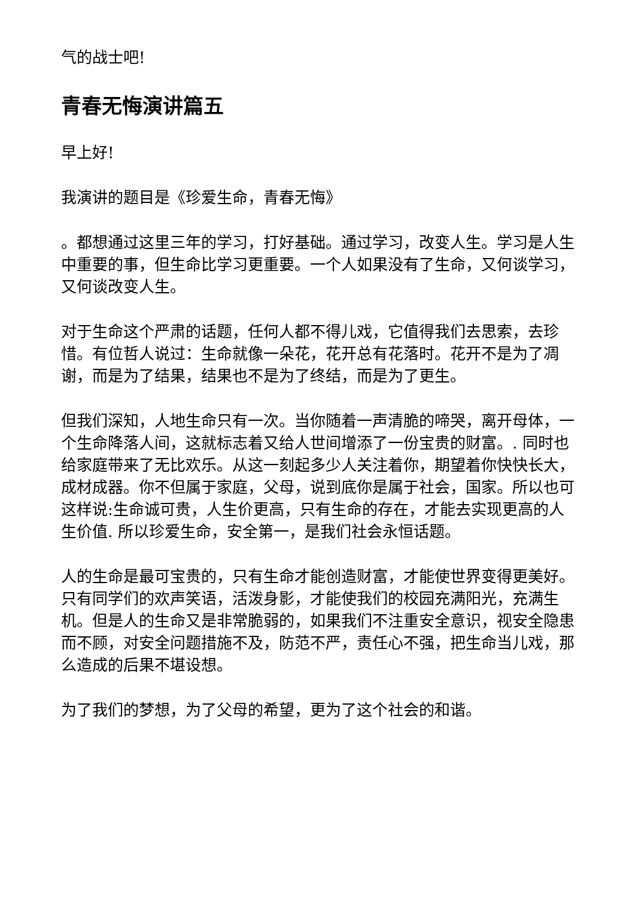气的战士吧!
青春无悔演讲篇五
早上好!
我演讲的题目是《珍爱生命，青春无悔》
。都想通过这里三年的学习，打好基础。通过学习，改变人生。学习是人生中重要的事，但生命比学习更重要。一个人如果没有了生命，又何谈学习，又何谈改变人生。
对于生命这个严肃的话题，任何人都不得儿戏，它值得我们去思索，去珍惜。有位哲人说过：生命就像一朵花，花开总有花落时。花开不是为了凋谢，而是为了结果，结果也不是为了终结，而是为了更生。
但我们深知，人地生命只有一次。当你随着一声清脆的啼哭，离开母体，一个生命降落人间，这就标志着又给人世间增添了一份宝贵的财富。. 同时也给家庭带来了无比欢乐。从这一刻起多少人关注着你，期望着你快快长大，成材成器。你不但属于家庭，父母，说到底你是属于社会，国家。所以也可这样说:生命诚可贵，人生价更高，只有生命的存在，才能去实现更高的人生价值. 所以珍爱生命，安全第一，是我们社会永恒话题。
人的生命是最可宝贵的，只有生命才能创造财富，才能使世界变得更美好。只有同学们的欢声笑语，活泼身影，才能使我们的校园充满阳光，充满生机。但是人的生命又是非常脆弱的，如果我们不注重安全意识，视安全隐患而不顾，对安全问题措施不及，防范不严，责任心不强，把生命当儿戏，那么造成的后果不堪设想。
为了我们的梦想，为了父母的希望，更为了这个社会的和谐。